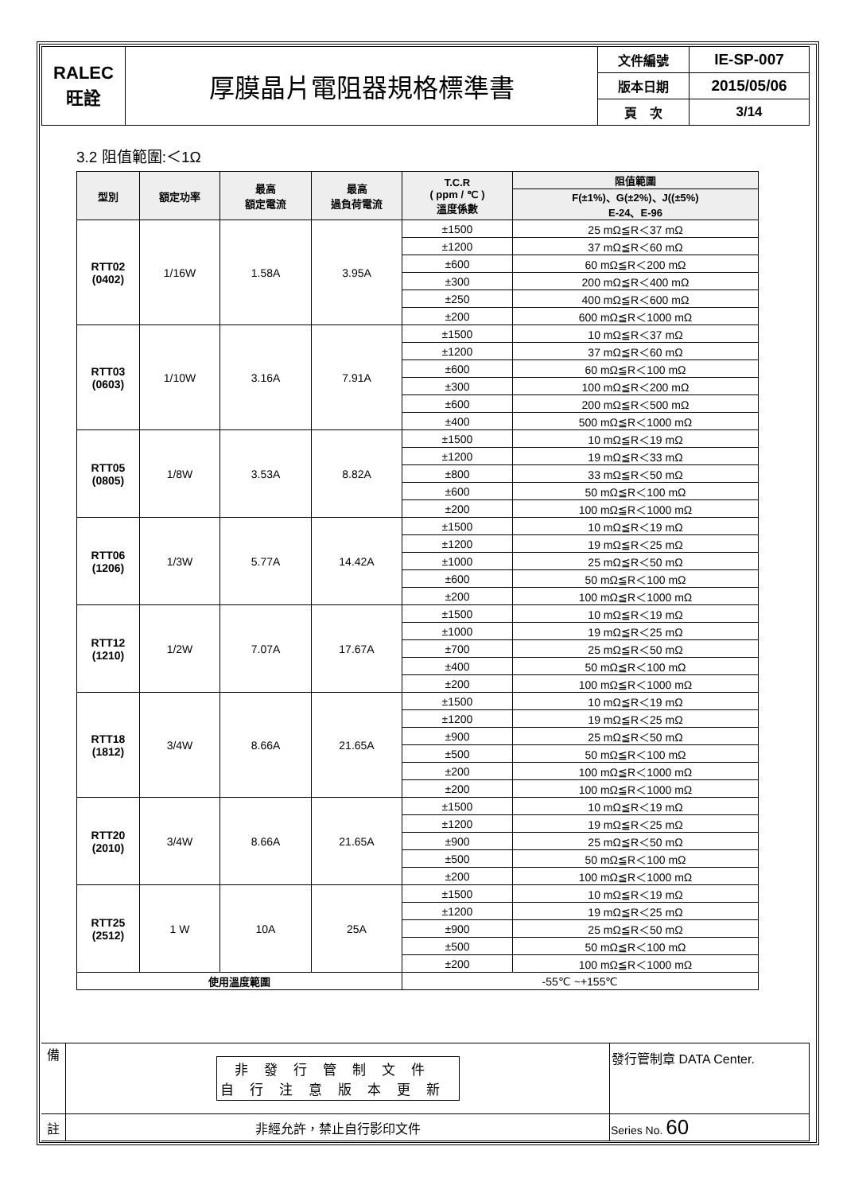| RALEC 旺詮 | 厚膜晶片電阻器規格標準書 | 文件編號 | IE-SP-007 |
| | | 版本日期 | 2015/05/06 |
| | | 頁 次 | 3/14 |
3.2 阻值範圍:＜1Ω
| 型別 | 額定功率 | 最高 額定電流 | 最高 過負荷電流 | T.C.R ( ppm / ℃ ) 溫度係數 | 阻值範圍 |
| --- | --- | --- | --- | --- | --- |
| | | | | | F(±1%)、G(±2%)、J((±5%) E-24、E-96 |
| RTT02 (0402) | 1/16W | 1.58A | 3.95A | ±1500 | 25 mΩ≦R＜37 mΩ |
| | | | | ±1200 | 37 mΩ≦R＜60 mΩ |
| | | | | ±600 | 60 mΩ≦R＜200 mΩ |
| | | | | ±300 | 200 mΩ≦R＜400 mΩ |
| | | | | ±250 | 400 mΩ≦R＜600 mΩ |
| | | | | ±200 | 600 mΩ≦R＜1000 mΩ |
| RTT03 (0603) | 1/10W | 3.16A | 7.91A | ±1500 | 10 mΩ≦R＜37 mΩ |
| | | | | ±1200 | 37 mΩ≦R＜60 mΩ |
| | | | | ±600 | 60 mΩ≦R＜100 mΩ |
| | | | | ±300 | 100 mΩ≦R＜200 mΩ |
| | | | | ±600 | 200 mΩ≦R＜500 mΩ |
| | | | | ±400 | 500 mΩ≦R＜1000 mΩ |
| RTT05 (0805) | 1/8W | 3.53A | 8.82A | ±1500 | 10 mΩ≦R＜19 mΩ |
| | | | | ±1200 | 19 mΩ≦R＜33 mΩ |
| | | | | ±800 | 33 mΩ≦R＜50 mΩ |
| | | | | ±600 | 50 mΩ≦R＜100 mΩ |
| | | | | ±200 | 100 mΩ≦R＜1000 mΩ |
| RTT06 (1206) | 1/3W | 5.77A | 14.42A | ±1500 | 10 mΩ≦R＜19 mΩ |
| | | | | ±1200 | 19 mΩ≦R＜25 mΩ |
| | | | | ±1000 | 25 mΩ≦R＜50 mΩ |
| | | | | ±600 | 50 mΩ≦R＜100 mΩ |
| | | | | ±200 | 100 mΩ≦R＜1000 mΩ |
| RTT12 (1210) | 1/2W | 7.07A | 17.67A | ±1500 | 10 mΩ≦R＜19 mΩ |
| | | | | ±1000 | 19 mΩ≦R＜25 mΩ |
| | | | | ±700 | 25 mΩ≦R＜50 mΩ |
| | | | | ±400 | 50 mΩ≦R＜100 mΩ |
| | | | | ±200 | 100 mΩ≦R＜1000 mΩ |
| RTT18 (1812) | 3/4W | 8.66A | 21.65A | ±1500 | 10 mΩ≦R＜19 mΩ |
| | | | | ±1200 | 19 mΩ≦R＜25 mΩ |
| | | | | ±900 | 25 mΩ≦R＜50 mΩ |
| | | | | ±500 | 50 mΩ≦R＜100 mΩ |
| | | | | ±200 | 100 mΩ≦R＜1000 mΩ |
| | | | | ±200 | 100 mΩ≦R＜1000 mΩ |
| RTT20 (2010) | 3/4W | 8.66A | 21.65A | ±1500 | 10 mΩ≦R＜19 mΩ |
| | | | | ±1200 | 19 mΩ≦R＜25 mΩ |
| | | | | ±900 | 25 mΩ≦R＜50 mΩ |
| | | | | ±500 | 50 mΩ≦R＜100 mΩ |
| | | | | ±200 | 100 mΩ≦R＜1000 mΩ |
| RTT25 (2512) | 1 W | 10A | 25A | ±1500 | 10 mΩ≦R＜19 mΩ |
| | | | | ±1200 | 19 mΩ≦R＜25 mΩ |
| | | | | ±900 | 25 mΩ≦R＜50 mΩ |
| | | | | ±500 | 50 mΩ≦R＜100 mΩ |
| | | | | ±200 | 100 mΩ≦R＜1000 mΩ |
| 使用溫度範圍 | | | | -55℃ ~+155℃ | |
| 備 | 非發行管制文件 自行注意版本更新 | 發行管制章 DATA Center. |
| 註 | 非經允許，禁止自行影印文件 | Series No. 60 |